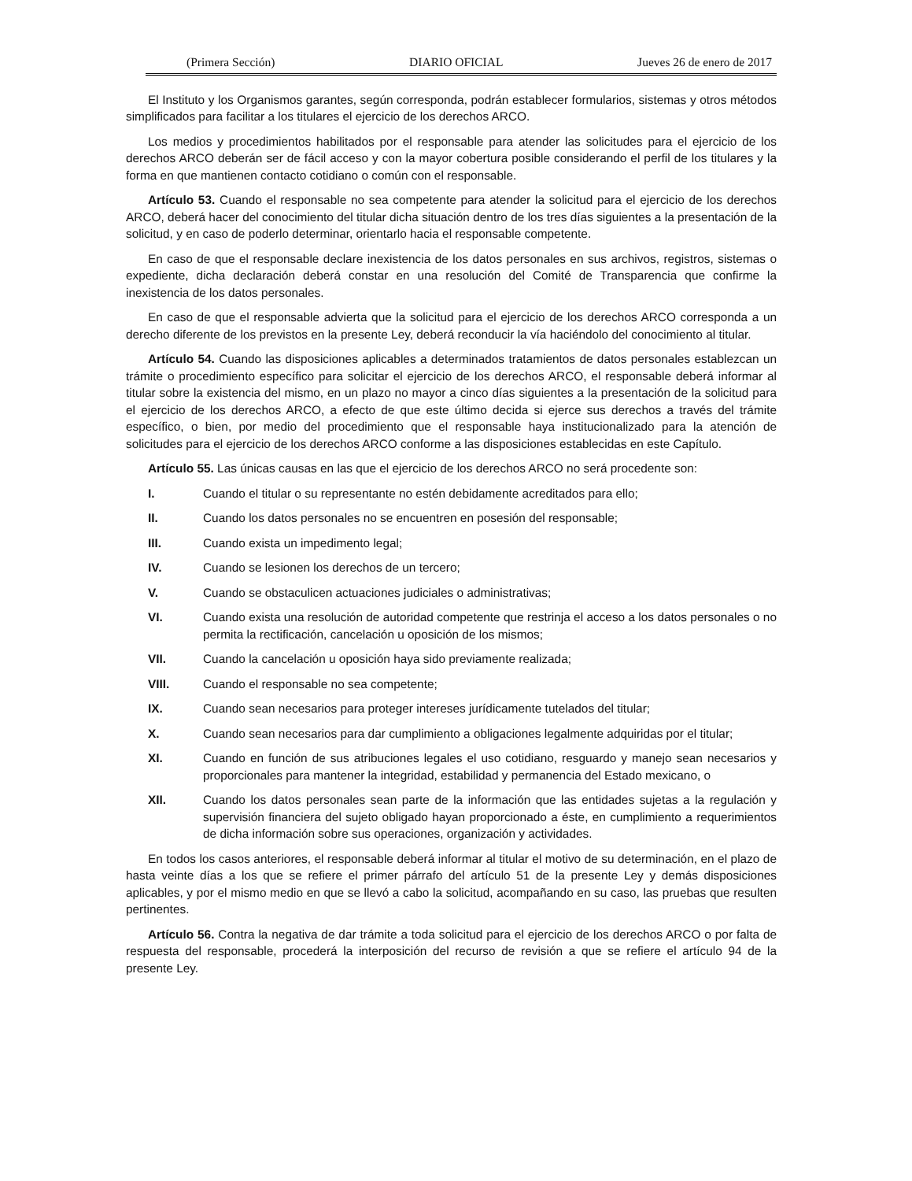(Primera Sección) DIARIO OFICIAL Jueves 26 de enero de 2017
El Instituto y los Organismos garantes, según corresponda, podrán establecer formularios, sistemas y otros métodos simplificados para facilitar a los titulares el ejercicio de los derechos ARCO.
Los medios y procedimientos habilitados por el responsable para atender las solicitudes para el ejercicio de los derechos ARCO deberán ser de fácil acceso y con la mayor cobertura posible considerando el perfil de los titulares y la forma en que mantienen contacto cotidiano o común con el responsable.
Artículo 53. Cuando el responsable no sea competente para atender la solicitud para el ejercicio de los derechos ARCO, deberá hacer del conocimiento del titular dicha situación dentro de los tres días siguientes a la presentación de la solicitud, y en caso de poderlo determinar, orientarlo hacia el responsable competente.
En caso de que el responsable declare inexistencia de los datos personales en sus archivos, registros, sistemas o expediente, dicha declaración deberá constar en una resolución del Comité de Transparencia que confirme la inexistencia de los datos personales.
En caso de que el responsable advierta que la solicitud para el ejercicio de los derechos ARCO corresponda a un derecho diferente de los previstos en la presente Ley, deberá reconducir la vía haciéndolo del conocimiento al titular.
Artículo 54. Cuando las disposiciones aplicables a determinados tratamientos de datos personales establezcan un trámite o procedimiento específico para solicitar el ejercicio de los derechos ARCO, el responsable deberá informar al titular sobre la existencia del mismo, en un plazo no mayor a cinco días siguientes a la presentación de la solicitud para el ejercicio de los derechos ARCO, a efecto de que este último decida si ejerce sus derechos a través del trámite específico, o bien, por medio del procedimiento que el responsable haya institucionalizado para la atención de solicitudes para el ejercicio de los derechos ARCO conforme a las disposiciones establecidas en este Capítulo.
Artículo 55. Las únicas causas en las que el ejercicio de los derechos ARCO no será procedente son:
I. Cuando el titular o su representante no estén debidamente acreditados para ello;
II. Cuando los datos personales no se encuentren en posesión del responsable;
III. Cuando exista un impedimento legal;
IV. Cuando se lesionen los derechos de un tercero;
V. Cuando se obstaculicen actuaciones judiciales o administrativas;
VI. Cuando exista una resolución de autoridad competente que restrinja el acceso a los datos personales o no permita la rectificación, cancelación u oposición de los mismos;
VII. Cuando la cancelación u oposición haya sido previamente realizada;
VIII. Cuando el responsable no sea competente;
IX. Cuando sean necesarios para proteger intereses jurídicamente tutelados del titular;
X. Cuando sean necesarios para dar cumplimiento a obligaciones legalmente adquiridas por el titular;
XI. Cuando en función de sus atribuciones legales el uso cotidiano, resguardo y manejo sean necesarios y proporcionales para mantener la integridad, estabilidad y permanencia del Estado mexicano, o
XII. Cuando los datos personales sean parte de la información que las entidades sujetas a la regulación y supervisión financiera del sujeto obligado hayan proporcionado a éste, en cumplimiento a requerimientos de dicha información sobre sus operaciones, organización y actividades.
En todos los casos anteriores, el responsable deberá informar al titular el motivo de su determinación, en el plazo de hasta veinte días a los que se refiere el primer párrafo del artículo 51 de la presente Ley y demás disposiciones aplicables, y por el mismo medio en que se llevó a cabo la solicitud, acompañando en su caso, las pruebas que resulten pertinentes.
Artículo 56. Contra la negativa de dar trámite a toda solicitud para el ejercicio de los derechos ARCO o por falta de respuesta del responsable, procederá la interposición del recurso de revisión a que se refiere el artículo 94 de la presente Ley.